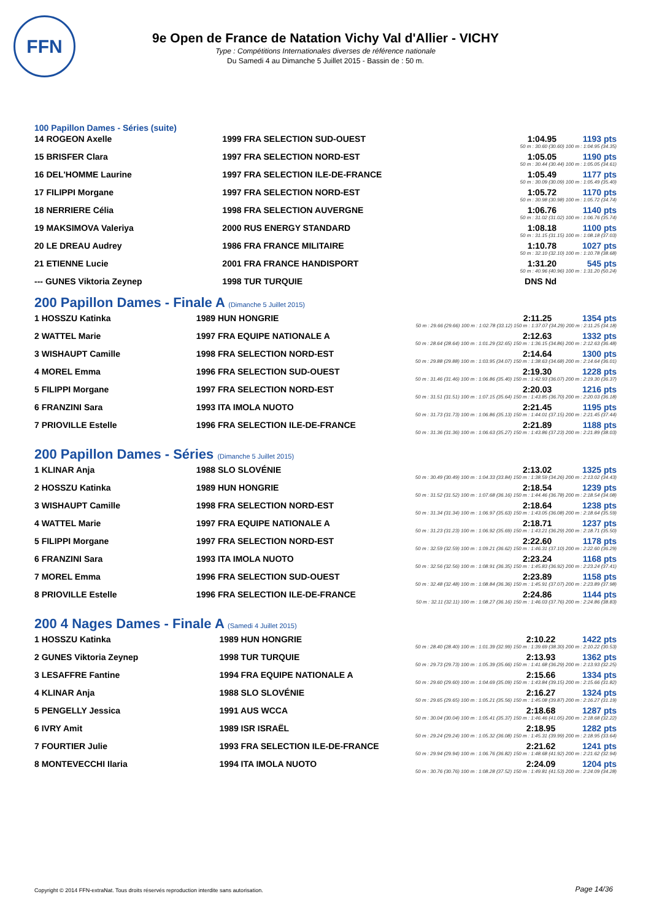FFN
9e Open de France de Natation Vichy Val d'Allier - VICHY
Type : Compétitions Internationales diverses de référence nationale
Du Samedi 4 au Dimanche 5 Juillet 2015 - Bassin de : 50 m.
100 Papillon Dames - Séries (suite)
| 14 ROGEON Axelle | 1999 FRA SELECTION SUD-OUEST | 1:04.95 | 1193 pts |
| 50 m : 30.60 (30.60) 100 m : 1:04.95 (34.35) | | | |
| 15 BRISFER Clara | 1997 FRA SELECTION NORD-EST | 1:05.05 | 1190 pts |
| 50 m : 30.44 (30.44) 100 m : 1:05.05 (34.61) | | | |
| 16 DEL'HOMME Laurine | 1997 FRA SELECTION ILE-DE-FRANCE | 1:05.49 | 1177 pts |
| 50 m : 30.09 (30.09) 100 m : 1:05.49 (35.40) | | | |
| 17 FILIPPI Morgane | 1997 FRA SELECTION NORD-EST | 1:05.72 | 1170 pts |
| 50 m : 30.98 (30.98) 100 m : 1:05.72 (34.74) | | | |
| 18 NERRIERE Célia | 1998 FRA SELECTION AUVERGNE | 1:06.76 | 1140 pts |
| 50 m : 31.02 (31.02) 100 m : 1:06.76 (35.74) | | | |
| 19 MAKSIMOVA Valeriya | 2000 RUS ENERGY STANDARD | 1:08.18 | 1100 pts |
| 50 m : 31.15 (31.15) 100 m : 1:08.18 (37.03) | | | |
| 20 LE DREAU Audrey | 1986 FRA FRANCE MILITAIRE | 1:10.78 | 1027 pts |
| 50 m : 32.10 (32.10) 100 m : 1:10.78 (38.68) | | | |
| 21 ETIENNE Lucie | 2001 FRA FRANCE HANDISPORT | 1:31.20 | 545 pts |
| 50 m : 40.96 (40.96) 100 m : 1:31.20 (50.24) | | | |
| --- GUNES Viktoria Zeynep | 1998 TUR TURQUIE | DNS Nd | |
200 Papillon Dames - Finale A (Dimanche 5 Juillet 2015)
| 1 HOSSZU Katinka | 1989 HUN HONGRIE | 2:11.25 | 1354 pts |
| 50 m : 29.66 (29.66) 100 m : 1:02.78 (33.12) 150 m : 1:37.07 (34.29) 200 m : 2:11.25 (34.18) | | | |
| 2 WATTEL Marie | 1997 FRA EQUIPE NATIONALE A | 2:12.63 | 1332 pts |
| 50 m : 28.64 (28.64) 100 m : 1:01.29 (32.65) 150 m : 1:36.15 (34.86) 200 m : 2:12.63 (36.48) | | | |
| 3 WISHAUPT Camille | 1998 FRA SELECTION NORD-EST | 2:14.64 | 1300 pts |
| 50 m : 29.88 (29.88) 100 m : 1:03.95 (34.07) 150 m : 1:38.63 (34.68) 200 m : 2:14.64 (36.01) | | | |
| 4 MOREL Emma | 1996 FRA SELECTION SUD-OUEST | 2:19.30 | 1228 pts |
| 50 m : 31.46 (31.46) 100 m : 1:06.86 (35.40) 150 m : 1:42.93 (36.07) 200 m : 2:19.30 (36.37) | | | |
| 5 FILIPPI Morgane | 1997 FRA SELECTION NORD-EST | 2:20.03 | 1216 pts |
| 50 m : 31.51 (31.51) 100 m : 1:07.15 (35.64) 150 m : 1:43.85 (36.70) 200 m : 2:20.03 (36.18) | | | |
| 6 FRANZINI Sara | 1993 ITA IMOLA NUOTO | 2:21.45 | 1195 pts |
| 50 m : 31.73 (31.73) 100 m : 1:06.86 (35.13) 150 m : 1:44.01 (37.15) 200 m : 2:21.45 (37.44) | | | |
| 7 PRIOVILLE Estelle | 1996 FRA SELECTION ILE-DE-FRANCE | 2:21.89 | 1188 pts |
| 50 m : 31.36 (31.36) 100 m : 1:06.63 (35.27) 150 m : 1:43.86 (37.23) 200 m : 2:21.89 (38.03) | | | |
200 Papillon Dames - Séries (Dimanche 5 Juillet 2015)
| 1 KLINAR Anja | 1988 SLO SLOVÉNIE | 2:13.02 | 1325 pts |
| 50 m : 30.49 (30.49) 100 m : 1:04.33 (33.84) 150 m : 1:38.59 (34.26) 200 m : 2:13.02 (34.43) | | | |
| 2 HOSSZU Katinka | 1989 HUN HONGRIE | 2:18.54 | 1239 pts |
| 50 m : 31.52 (31.52) 100 m : 1:07.68 (36.16) 150 m : 1:44.46 (36.78) 200 m : 2:18.54 (34.08) | | | |
| 3 WISHAUPT Camille | 1998 FRA SELECTION NORD-EST | 2:18.64 | 1238 pts |
| 50 m : 31.34 (31.34) 100 m : 1:06.97 (35.63) 150 m : 1:43.05 (36.08) 200 m : 2:18.64 (35.59) | | | |
| 4 WATTEL Marie | 1997 FRA EQUIPE NATIONALE A | 2:18.71 | 1237 pts |
| 50 m : 31.23 (31.23) 100 m : 1:06.92 (35.69) 150 m : 1:43.21 (36.29) 200 m : 2:18.71 (35.50) | | | |
| 5 FILIPPI Morgane | 1997 FRA SELECTION NORD-EST | 2:22.60 | 1178 pts |
| 50 m : 32.59 (32.59) 100 m : 1:09.21 (36.62) 150 m : 1:46.31 (37.10) 200 m : 2:22.60 (36.29) | | | |
| 6 FRANZINI Sara | 1993 ITA IMOLA NUOTO | 2:23.24 | 1168 pts |
| 50 m : 32.56 (32.56) 100 m : 1:08.91 (36.35) 150 m : 1:45.83 (36.92) 200 m : 2:23.24 (37.41) | | | |
| 7 MOREL Emma | 1996 FRA SELECTION SUD-OUEST | 2:23.89 | 1158 pts |
| 50 m : 32.48 (32.48) 100 m : 1:08.84 (36.36) 150 m : 1:45.91 (37.07) 200 m : 2:23.89 (37.98) | | | |
| 8 PRIOVILLE Estelle | 1996 FRA SELECTION ILE-DE-FRANCE | 2:24.86 | 1144 pts |
| 50 m : 32.11 (32.11) 100 m : 1:08.27 (36.16) 150 m : 1:46.03 (37.76) 200 m : 2:24.86 (38.83) | | | |
200 4 Nages Dames - Finale A (Samedi 4 Juillet 2015)
| 1 HOSSZU Katinka | 1989 HUN HONGRIE | 2:10.22 | 1422 pts |
| 50 m : 28.40 (28.40) 100 m : 1:01.39 (32.99) 150 m : 1:39.69 (38.30) 200 m : 2:10.22 (30.53) | | | |
| 2 GUNES Viktoria Zeynep | 1998 TUR TURQUIE | 2:13.93 | 1362 pts |
| 50 m : 29.73 (29.73) 100 m : 1:05.39 (35.66) 150 m : 1:41.68 (36.29) 200 m : 2:13.93 (32.25) | | | |
| 3 LESAFFRE Fantine | 1994 FRA EQUIPE NATIONALE A | 2:15.66 | 1334 pts |
| 50 m : 29.60 (29.60) 100 m : 1:04.69 (35.09) 150 m : 1:43.84 (39.15) 200 m : 2:15.66 (31.82) | | | |
| 4 KLINAR Anja | 1988 SLO SLOVÉNIE | 2:16.27 | 1324 pts |
| 50 m : 29.65 (29.65) 100 m : 1:05.21 (35.56) 150 m : 1:45.08 (39.87) 200 m : 2:16.27 (31.19) | | | |
| 5 PENGELLY Jessica | 1991 AUS WCCA | 2:18.68 | 1287 pts |
| 50 m : 30.04 (30.04) 100 m : 1:05.41 (35.37) 150 m : 1:46.46 (41.05) 200 m : 2:18.68 (32.22) | | | |
| 6 IVRY Amit | 1989 ISR ISRAËL | 2:18.95 | 1282 pts |
| 50 m : 29.24 (29.24) 100 m : 1:05.32 (36.08) 150 m : 1:45.31 (39.99) 200 m : 2:18.95 (33.64) | | | |
| 7 FOURTIER Julie | 1993 FRA SELECTION ILE-DE-FRANCE | 2:21.62 | 1241 pts |
| 50 m : 29.94 (29.94) 100 m : 1:06.76 (36.82) 150 m : 1:48.68 (41.92) 200 m : 2:21.62 (32.94) | | | |
| 8 MONTEVECCHI Ilaria | 1994 ITA IMOLA NUOTO | 2:24.09 | 1204 pts |
| 50 m : 30.76 (30.76) 100 m : 1:08.28 (37.52) 150 m : 1:49.81 (41.53) 200 m : 2:24.09 (34.28) | | | |
Copyright © 2014 FFN-extraNat. Tous droits réservés reproduction interdite sans autorisation.
Page 14/36